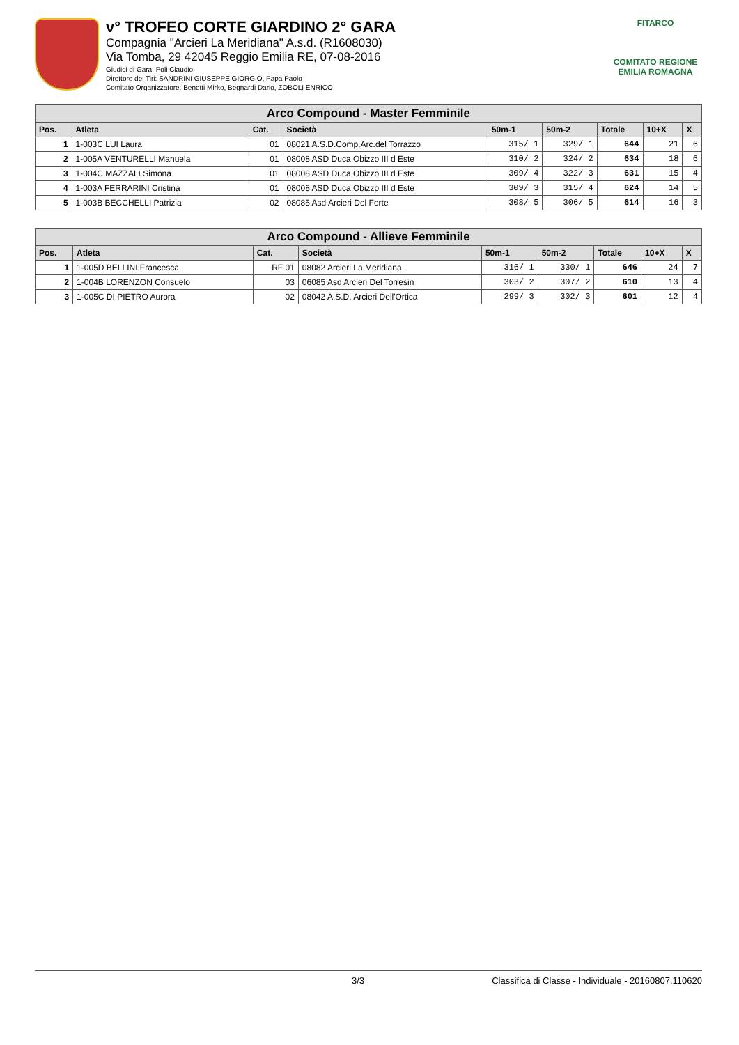v° TROFEO CORTE GIARDINO 2° GARA
Compagnia "Arcieri La Meridiana" A.s.d. (R1608030)
Via Tomba, 29 42045 Reggio Emilia RE, 07-08-2016
Giudici di Gara: Poli Claudio
Direttore dei Tiri: SANDRINI GIUSEPPE GIORGIO, Papa Paolo
Comitato Organizzatore: Benetti Mirko, Begnardi Dario, ZOBOLI ENRICO
FITARCO
COMITATO REGIONE EMILIA ROMAGNA
| Arco Compound - Master Femminile | | | | | | | | |
| Pos. | Atleta | Cat. | Società | 50m-1 | 50m-2 | Totale | 10+X | X |
| 1 | 1-003C LUI Laura | 01 | 08021 A.S.D.Comp.Arc.del Torrazzo | 315/ 1 | 329/ 1 | 644 | 21 | 6 |
| 2 | 1-005A VENTURELLI Manuela | 01 | 08008 ASD Duca Obizzo III d Este | 310/ 2 | 324/ 2 | 634 | 18 | 6 |
| 3 | 1-004C MAZZALI Simona | 01 | 08008 ASD Duca Obizzo III d Este | 309/ 4 | 322/ 3 | 631 | 15 | 4 |
| 4 | 1-003A FERRARINI Cristina | 01 | 08008 ASD Duca Obizzo III d Este | 309/ 3 | 315/ 4 | 624 | 14 | 5 |
| 5 | 1-003B BECCHELLI Patrizia | 02 | 08085 Asd Arcieri Del Forte | 308/ 5 | 306/ 5 | 614 | 16 | 3 |
| Arco Compound - Allieve Femminile | | | | | | | | |
| Pos. | Atleta | Cat. | Società | 50m-1 | 50m-2 | Totale | 10+X | X |
| 1 | 1-005D BELLINI Francesca | RF 01 | 08082 Arcieri La Meridiana | 316/ 1 | 330/ 1 | 646 | 24 | 7 |
| 2 | 1-004B LORENZON Consuelo | 03 | 06085 Asd Arcieri Del Torresin | 303/ 2 | 307/ 2 | 610 | 13 | 4 |
| 3 | 1-005C DI PIETRO Aurora | 02 | 08042 A.S.D. Arcieri Dell'Ortica | 299/ 3 | 302/ 3 | 601 | 12 | 4 |
3/3 Classifica di Classe - Individuale - 20160807.110620